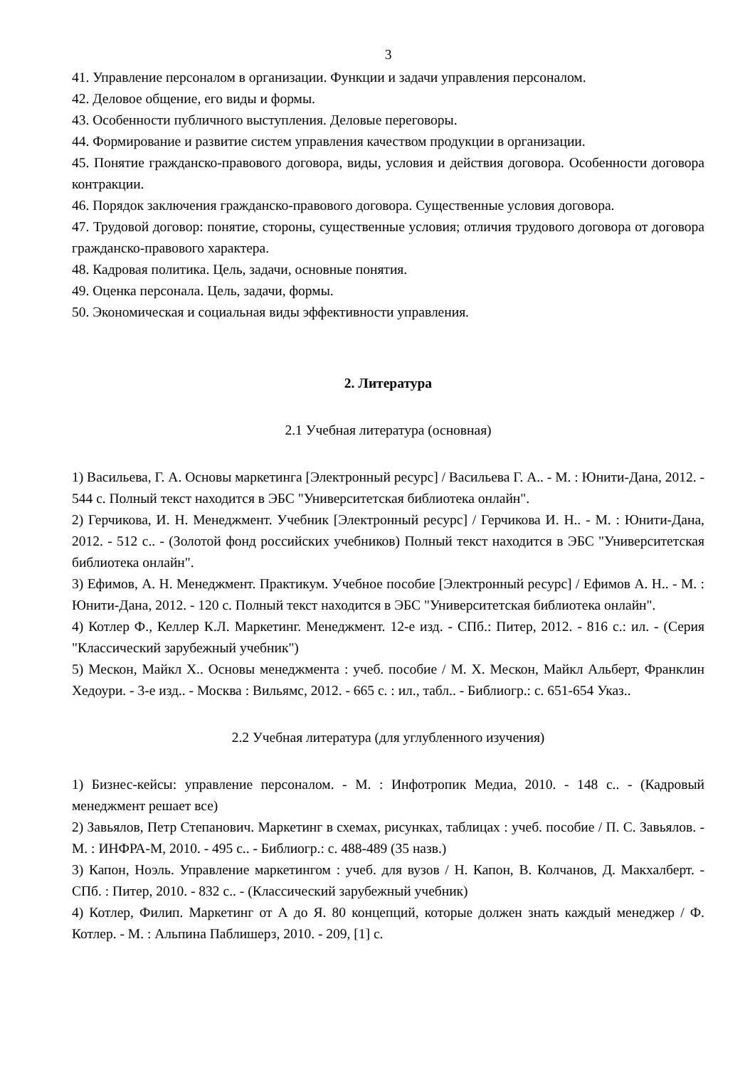3
41. Управление персоналом в организации. Функции и задачи управления персоналом.
42. Деловое общение, его виды и формы.
43. Особенности публичного выступления. Деловые переговоры.
44. Формирование и развитие систем управления качеством продукции в организации.
45. Понятие гражданско-правового договора, виды, условия и действия договора. Особенности договора контракции.
46. Порядок заключения гражданско-правового договора. Существенные условия договора.
47. Трудовой договор: понятие, стороны, существенные условия; отличия трудового договора от договора гражданско-правового характера.
48. Кадровая политика. Цель, задачи, основные понятия.
49. Оценка персонала. Цель, задачи, формы.
50. Экономическая и социальная виды эффективности управления.
2. Литература
2.1 Учебная литература (основная)
1) Васильева, Г. А. Основы маркетинга [Электронный ресурс] / Васильева Г. А.. - М. : Юнити-Дана, 2012. - 544 с. Полный текст находится в ЭБС "Университетская библиотека онлайн".
2) Герчикова, И. Н. Менеджмент. Учебник [Электронный ресурс] / Герчикова И. Н.. - М. : Юнити-Дана, 2012. - 512 с.. - (Золотой фонд российских учебников) Полный текст находится в ЭБС "Университетская библиотека онлайн".
3) Ефимов, А. Н. Менеджмент. Практикум. Учебное пособие [Электронный ресурс] / Ефимов А. Н.. - М. : Юнити-Дана, 2012. - 120 с. Полный текст находится в ЭБС "Университетская библиотека онлайн".
4) Котлер Ф., Келлер К.Л. Маркетинг. Менеджмент. 12-е изд. - СПб.: Питер, 2012. - 816 с.: ил. - (Серия "Классический зарубежный учебник")
5) Мескон, Майкл Х.. Основы менеджмента : учеб. пособие / М. Х. Мескон, Майкл Альберт, Франклин Хедоури. - 3-е изд.. - Москва : Вильямс, 2012. - 665 с. : ил., табл.. - Библиогр.: с. 651-654 Указ..
2.2 Учебная литература (для углубленного изучения)
1) Бизнес-кейсы: управление персоналом. - М. : Инфотропик Медиа, 2010. - 148 с.. - (Кадровый менеджмент решает все)
2) Завьялов, Петр Степанович. Маркетинг в схемах, рисунках, таблицах : учеб. пособие / П. С. Завьялов. - М. : ИНФРА-М, 2010. - 495 с.. - Библиогр.: с. 488-489 (35 назв.)
3) Капон, Ноэль. Управление маркетингом : учеб. для вузов / Н. Капон, В. Колчанов, Д. Макхалберт. - СПб. : Питер, 2010. - 832 с.. - (Классический зарубежный учебник)
4) Котлер, Филип. Маркетинг от А до Я. 80 концепций, которые должен знать каждый менеджер / Ф. Котлер. - М. : Альпина Паблишерз, 2010. - 209, [1] с.